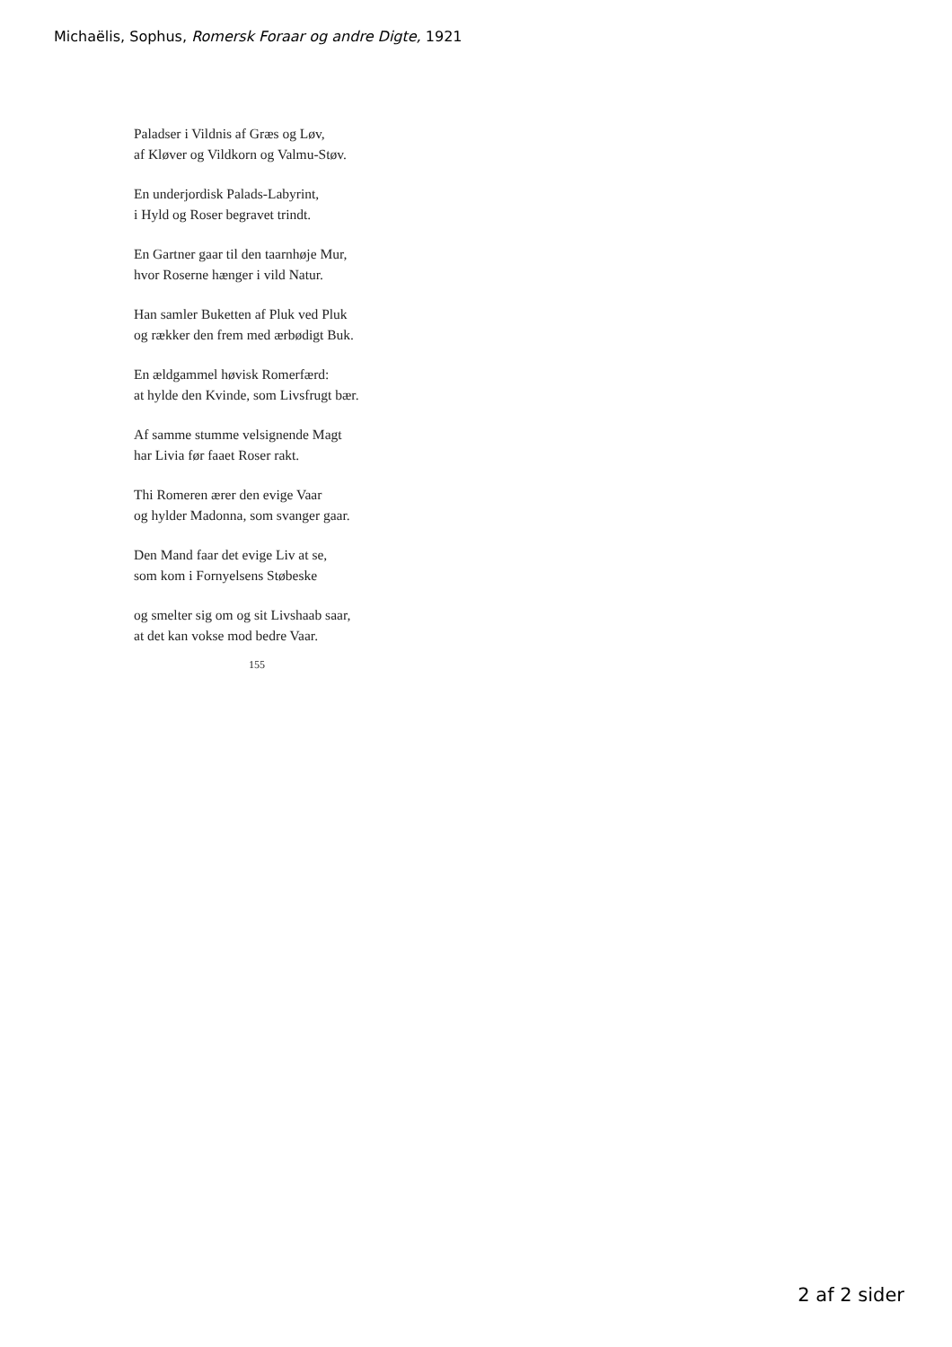Michaëlis, Sophus, Romersk Foraar og andre Digte, 1921
Paladser i Vildnis af Græs og Løv,
af Kløver og Vildkorn og Valmu-Støv.
En underjordisk Palads-Labyrint,
i Hyld og Roser begravet trindt.
En Gartner gaar til den taarnhøje Mur,
hvor Roserne hænger i vild Natur.
Han samler Buketten af Pluk ved Pluk
og rækker den frem med ærbødigt Buk.
En ældgammel høvisk Romerfærd:
at hylde den Kvinde, som Livsfrugt bær.
Af samme stumme velsignende Magt
har Livia før faaet Roser rakt.
Thi Romeren ærer den evige Vaar
og hylder Madonna, som svanger gaar.
Den Mand faar det evige Liv at se,
som kom i Fornyelsens Støbeske
og smelter sig om og sit Livshaab saar,
at det kan vokse mod bedre Vaar.
155
2 af 2 sider